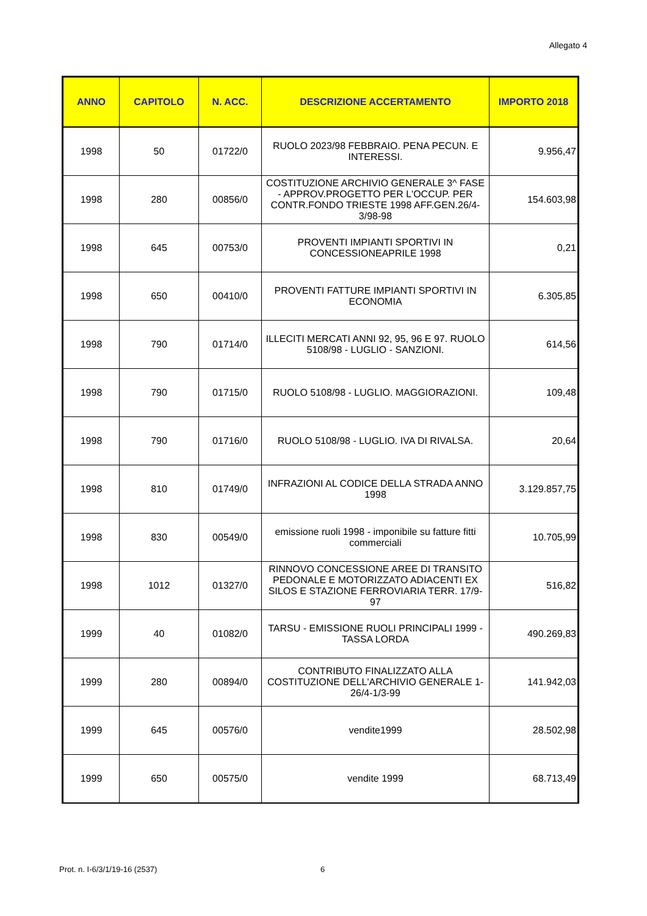Allegato 4
| ANNO | CAPITOLO | N. ACC. | DESCRIZIONE ACCERTAMENTO | IMPORTO 2018 |
| --- | --- | --- | --- | --- |
| 1998 | 50 | 01722/0 | RUOLO 2023/98 FEBBRAIO. PENA PECUN. E INTERESSI. | 9.956,47 |
| 1998 | 280 | 00856/0 | COSTITUZIONE ARCHIVIO GENERALE 3^ FASE - APPROV.PROGETTO PER L'OCCUP. PER CONTR.FONDO TRIESTE 1998 AFF.GEN.26/4-3/98-98 | 154.603,98 |
| 1998 | 645 | 00753/0 | PROVENTI IMPIANTI SPORTIVI IN CONCESSIONEAPRILE 1998 | 0,21 |
| 1998 | 650 | 00410/0 | PROVENTI FATTURE IMPIANTI SPORTIVI IN ECONOMIA | 6.305,85 |
| 1998 | 790 | 01714/0 | ILLECITI MERCATI ANNI 92, 95, 96 E 97. RUOLO 5108/98 - LUGLIO - SANZIONI. | 614,56 |
| 1998 | 790 | 01715/0 | RUOLO 5108/98 - LUGLIO. MAGGIORAZIONI. | 109,48 |
| 1998 | 790 | 01716/0 | RUOLO 5108/98 - LUGLIO. IVA DI RIVALSA. | 20,64 |
| 1998 | 810 | 01749/0 | INFRAZIONI AL CODICE DELLA STRADA ANNO 1998 | 3.129.857,75 |
| 1998 | 830 | 00549/0 | emissione ruoli 1998 - imponibile su fatture fitti commerciali | 10.705,99 |
| 1998 | 1012 | 01327/0 | RINNOVO CONCESSIONE AREE DI TRANSITO PEDONALE E MOTORIZZATO ADIACENTI EX SILOS E STAZIONE FERROVIARIA TERR. 17/9-97 | 516,82 |
| 1999 | 40 | 01082/0 | TARSU - EMISSIONE RUOLI PRINCIPALI 1999 - TASSA LORDA | 490.269,83 |
| 1999 | 280 | 00894/0 | CONTRIBUTO FINALIZZATO ALLA COSTITUZIONE DELL'ARCHIVIO GENERALE 1-26/4-1/3-99 | 141.942,03 |
| 1999 | 645 | 00576/0 | vendite1999 | 28.502,98 |
| 1999 | 650 | 00575/0 | vendite 1999 | 68.713,49 |
Prot. n. I-6/3/1/19-16 (2537) 6